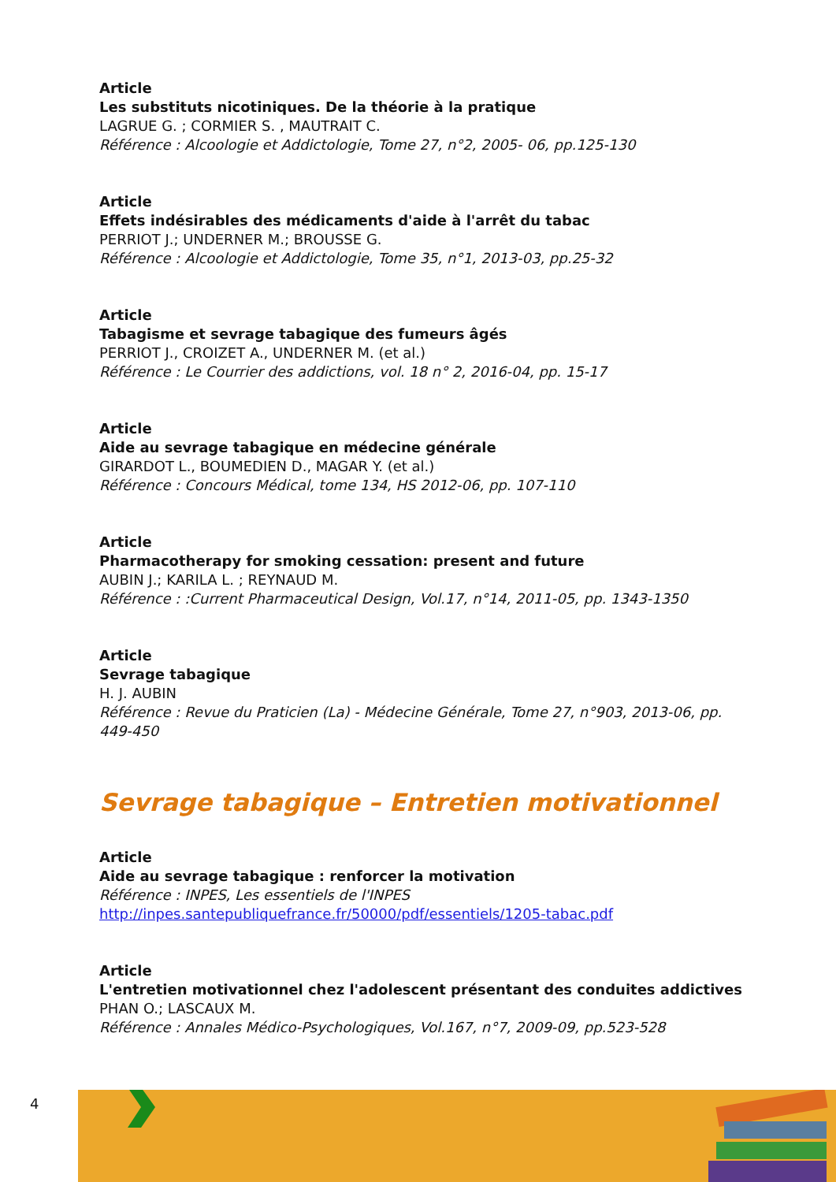Article
Les substituts nicotiniques. De la théorie à la pratique
LAGRUE G. ; CORMIER S. , MAUTRAIT C.
Référence : Alcoologie et Addictologie, Tome 27, n°2, 2005- 06, pp.125-130
Article
Effets indésirables des médicaments d'aide à l'arrêt du tabac
PERRIOT J.; UNDERNER M.; BROUSSE G.
Référence : Alcoologie et Addictologie, Tome 35, n°1, 2013-03, pp.25-32
Article
Tabagisme et sevrage tabagique des fumeurs âgés
PERRIOT J., CROIZET A., UNDERNER M. (et al.)
Référence : Le Courrier des addictions, vol. 18 n° 2, 2016-04, pp. 15-17
Article
Aide au sevrage tabagique en médecine générale
GIRARDOT L., BOUMEDIEN D., MAGAR Y. (et al.)
Référence : Concours Médical, tome 134, HS 2012-06, pp. 107-110
Article
Pharmacotherapy for smoking cessation: present and future
AUBIN J.; KARILA L. ; REYNAUD M.
Référence : :Current Pharmaceutical Design, Vol.17, n°14, 2011-05, pp. 1343-1350
Article
Sevrage tabagique
H. J. AUBIN
Référence : Revue du Praticien (La) - Médecine Générale, Tome 27, n°903, 2013-06, pp. 449-450
Sevrage tabagique – Entretien motivationnel
Article
Aide au sevrage tabagique : renforcer la motivation
Référence : INPES, Les essentiels de l'INPES
http://inpes.santepubliquefrance.fr/50000/pdf/essentiels/1205-tabac.pdf
Article
L'entretien motivationnel chez l'adolescent présentant des conduites addictives
PHAN O.; LASCAUX M.
Référence : Annales Médico-Psychologiques, Vol.167, n°7, 2009-09, pp.523-528
4